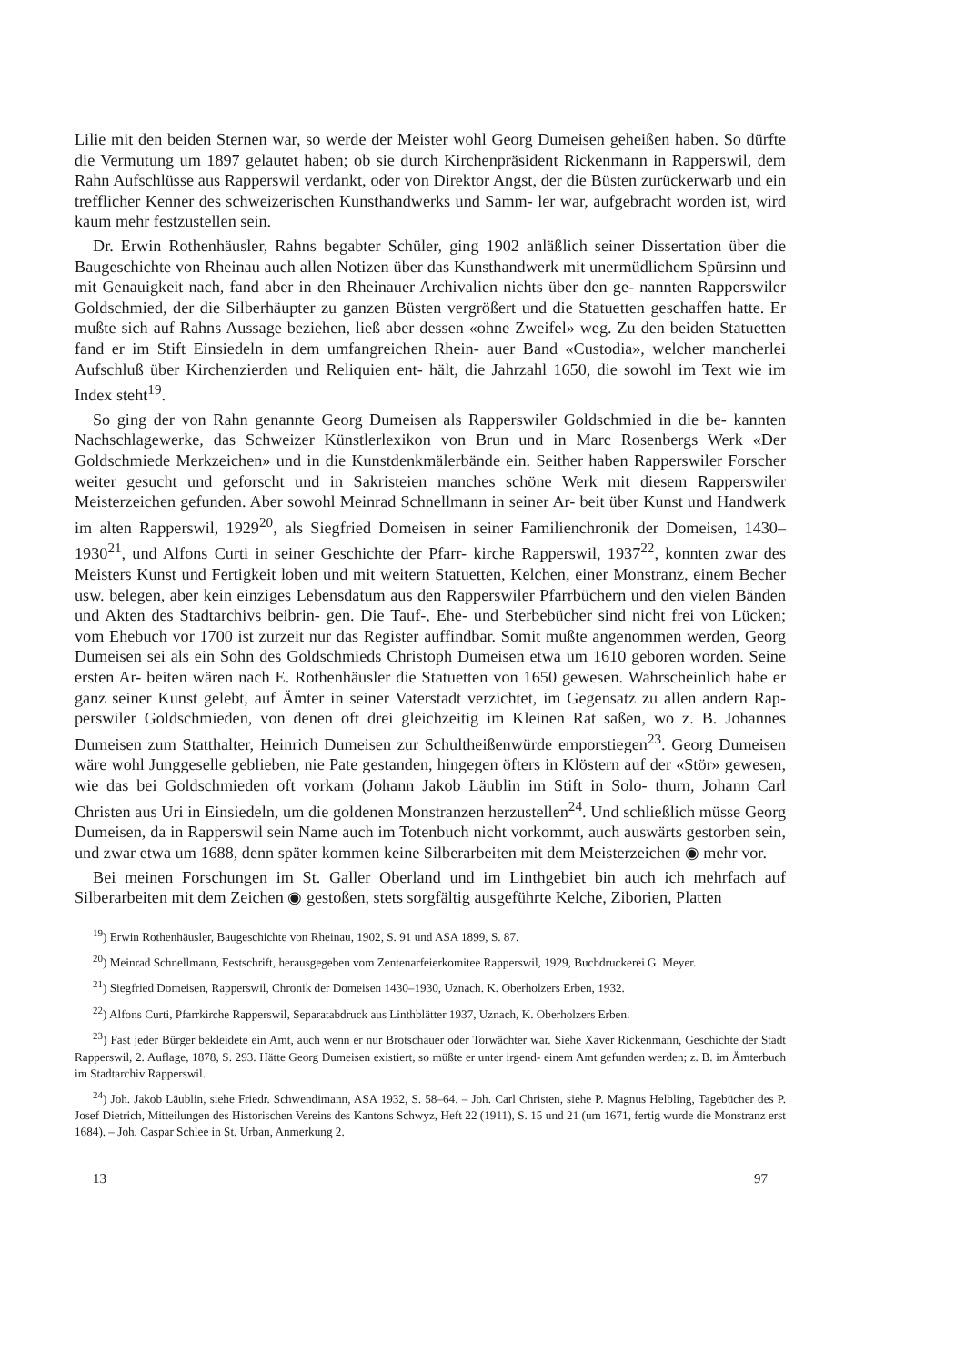Lilie mit den beiden Sternen war, so werde der Meister wohl Georg Dumeisen geheißen haben. So dürfte die Vermutung um 1897 gelautet haben; ob sie durch Kirchenpräsident Rickenmann in Rapperswil, dem Rahn Aufschlüsse aus Rapperswil verdankt, oder von Direktor Angst, der die Büsten zurückerwarb und ein trefflicher Kenner des schweizerischen Kunsthandwerks und Samm- ler war, aufgebracht worden ist, wird kaum mehr festzustellen sein.
Dr. Erwin Rothenhäusler, Rahns begabter Schüler, ging 1902 anläßlich seiner Dissertation über die Baugeschichte von Rheinau auch allen Notizen über das Kunsthandwerk mit unermüdlichem Spürsinn und mit Genauigkeit nach, fand aber in den Rheinauer Archivalien nichts über den ge- nannten Rapperswiler Goldschmied, der die Silberhäupter zu ganzen Büsten vergrößert und die Statuetten geschaffen hatte. Er mußte sich auf Rahns Aussage beziehen, ließ aber dessen «ohne Zweifel» weg. Zu den beiden Statuetten fand er im Stift Einsiedeln in dem umfangreichen Rhein- auer Band «Custodia», welcher mancherlei Aufschluß über Kirchenzierden und Reliquien ent- hält, die Jahrzahl 1650, die sowohl im Text wie im Index steht<sup>19</sup>.
So ging der von Rahn genannte Georg Dumeisen als Rapperswiler Goldschmied in die be- kannten Nachschlagewerke, das Schweizer Künstlerlexikon von Brun und in Marc Rosenbergs Werk «Der Goldschmiede Merkzeichen» und in die Kunstdenkmälerbände ein. Seither haben Rapperswiler Forscher weiter gesucht und geforscht und in Sakristeien manches schöne Werk mit diesem Rapperswiler Meisterzeichen gefunden. Aber sowohl Meinrad Schnellmann in seiner Ar- beit über Kunst und Handwerk im alten Rapperswil, 1929<sup>20</sup>, als Siegfried Domeisen in seiner Familienchronik der Domeisen, 1430–1930<sup>21</sup>, und Alfons Curti in seiner Geschichte der Pfarr- kirche Rapperswil, 1937<sup>22</sup>, konnten zwar des Meisters Kunst und Fertigkeit loben und mit weitern Statuetten, Kelchen, einer Monstranz, einem Becher usw. belegen, aber kein einziges Lebensdatum aus den Rapperswiler Pfarrbüchern und den vielen Bänden und Akten des Stadtarchivs beibrin- gen. Die Tauf-, Ehe- und Sterbebücher sind nicht frei von Lücken; vom Ehebuch vor 1700 ist zurzeit nur das Register auffindbar. Somit mußte angenommen werden, Georg Dumeisen sei als ein Sohn des Goldschmieds Christoph Dumeisen etwa um 1610 geboren worden. Seine ersten Ar- beiten wären nach E. Rothenhäusler die Statuetten von 1650 gewesen. Wahrscheinlich habe er ganz seiner Kunst gelebt, auf Ämter in seiner Vaterstadt verzichtet, im Gegensatz zu allen andern Rap- perswiler Goldschmieden, von denen oft drei gleichzeitig im Kleinen Rat saßen, wo z. B. Johannes Dumeisen zum Statthalter, Heinrich Dumeisen zur Schultheißenwürde emporstiegen<sup>23</sup>. Georg Dumeisen wäre wohl Junggeselle geblieben, nie Pate gestanden, hingegen öfters in Klöstern auf der «Stör» gewesen, wie das bei Goldschmieden oft vorkam (Johann Jakob Läublin im Stift in Solo- thurn, Johann Carl Christen aus Uri in Einsiedeln, um die goldenen Monstranzen herzustellen<sup>24</sup>. Und schließlich müsse Georg Dumeisen, da in Rapperswil sein Name auch im Totenbuch nicht vorkommt, auch auswärts gestorben sein, und zwar etwa um 1688, denn später kommen keine Silberarbeiten mit dem Meisterzeichen ◉ mehr vor.
Bei meinen Forschungen im St. Galler Oberland und im Linthgebiet bin auch ich mehrfach auf Silberarbeiten mit dem Zeichen ◉ gestoßen, stets sorgfältig ausgeführte Kelche, Ziborien, Platten
<sup>19</sup>) Erwin Rothenhäusler, Baugeschichte von Rheinau, 1902, S. 91 und ASA 1899, S. 87.
<sup>20</sup>) Meinrad Schnellmann, Festschrift, herausgegeben vom Zentenarfeierkomitee Rapperswil, 1929, Buchdruckerei G. Meyer.
<sup>21</sup>) Siegfried Domeisen, Rapperswil, Chronik der Domeisen 1430–1930, Uznach. K. Oberholzers Erben, 1932.
<sup>22</sup>) Alfons Curti, Pfarrkirche Rapperswil, Separatabdruck aus Linthblätter 1937, Uznach, K. Oberholzers Erben.
<sup>23</sup>) Fast jeder Bürger bekleidete ein Amt, auch wenn er nur Brotschauer oder Torwächter war. Siehe Xaver Rickenmann, Geschichte der Stadt Rapperswil, 2. Auflage, 1878, S. 293. Hätte Georg Dumeisen existiert, so müßte er unter irgend- einem Amt gefunden werden; z. B. im Ämterbuch im Stadtarchiv Rapperswil.
<sup>24</sup>) Joh. Jakob Läublin, siehe Friedr. Schwendimann, ASA 1932, S. 58–64. – Joh. Carl Christen, siehe P. Magnus Helbling, Tagebücher des P. Josef Dietrich, Mitteilungen des Historischen Vereins des Kantons Schwyz, Heft 22 (1911), S. 15 und 21 (um 1671, fertig wurde die Monstranz erst 1684). – Joh. Caspar Schlee in St. Urban, Anmerkung 2.
13 97